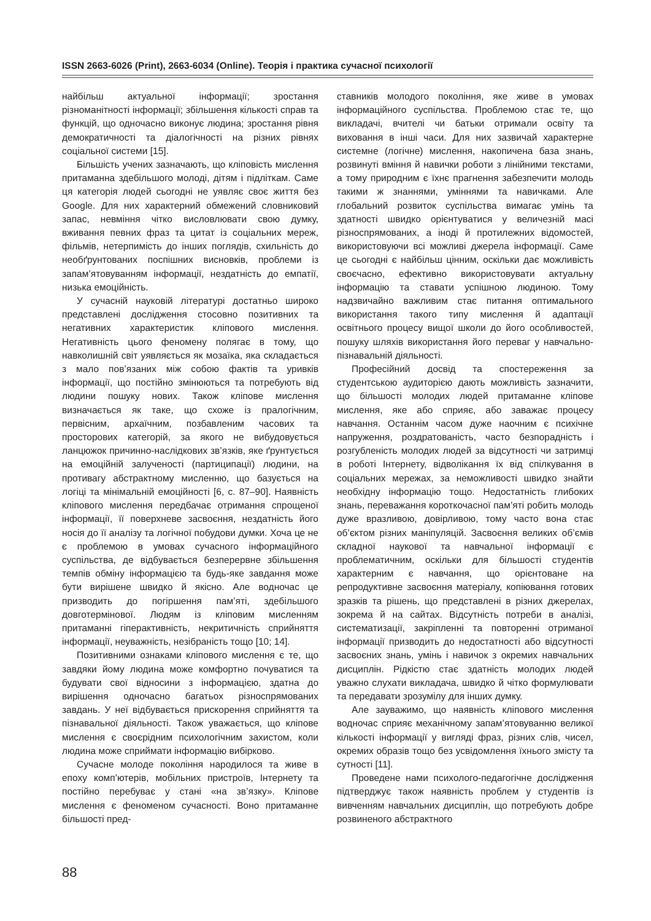ISSN 2663-6026 (Print), 2663-6034 (Online). Теорія і практика сучасної психології
найбільш актуальної інформації; зростання різноманітності інформації; збільшення кількості справ та функцій, що одночасно виконує людина; зростання рівня демократичності та діалогічності на різних рівнях соціальної системи [15].
Більшість учених зазначають, що кліповість мислення притаманна здебільшого молоді, дітям і підліткам. Саме ця категорія людей сьогодні не уявляє своє життя без Google. Для них характерний обмежений словниковий запас, невміння чітко висловлювати свою думку, вживання певних фраз та цитат із соціальних мереж, фільмів, нетерпимість до інших поглядів, схильність до необґрунтованих поспішних висновків, проблеми із запам’ятовуванням інформації, нездатність до емпатії, низька емоційність.
У сучасній науковій літературі достатньо широко представлені дослідження стосовно позитивних та негативних характеристик кліпового мислення. Негативність цього феномену полягає в тому, що навколишній світ уявляється як мозаїка, яка складається з мало пов’язаних між собою фактів та уривків інформації, що постійно змінюються та потребують від людини пошуку нових. Також кліпове мислення визначається як таке, що схоже із пралогічним, первісним, архаїчним, позбавленим часових та просторових категорій, за якого не вибудовується ланцюжок причинно-наслідкових зв’язків, яке ґрунтується на емоційній залученості (партиципації) людини, на противагу абстрактному мисленню, що базується на логіці та мінімальній емоційності [6, с. 87–90]. Наявність кліпового мислення передбачає отримання спрощеної інформації, її поверхневе засвоєння, нездатність його носія до її аналізу та логічної побудови думки. Хоча це не є проблемою в умовах сучасного інформаційного суспільства, де відбувається безперервне збільшення темпів обміну інформацією та будь-яке завдання може бути вирішене швидко й якісно. Але водночас це призводить до погіршення пам’яті, здебільшого довготермінової. Людям із кліповим мисленням притаманні гіперактивність, некритичність сприйняття інформації, неуважність, незібраність тощо [10; 14].
Позитивними ознаками кліпового мислення є те, що завдяки йому людина може комфортно почуватися та будувати свої відносини з інформацією, здатна до вирішення одночасно багатьох різноспрямованих завдань. У неї відбувається прискорення сприйняття та пізнавальної діяльності. Також уважається, що кліпове мислення є своєрідним психологічним захистом, коли людина може сприймати інформацію вибірково.
Сучасне молоде покоління народилося та живе в епоху комп’ютерів, мобільних пристроїв, Інтернету та постійно перебуває у стані «на зв’язку». Кліпове мислення є феноменом сучасності. Воно притаманне більшості пред-
ставників молодого покоління, яке живе в умовах інформаційного суспільства. Проблемою стає те, що викладачі, вчителі чи батьки отримали освіту та виховання в інші часи. Для них зазвичай характерне системне (логічне) мислення, накопичена база знань, розвинуті вміння й навички роботи з лінійними текстами, а тому природним є їхнє прагнення забезпечити молодь такими ж знаннями, уміннями та навичками. Але глобальний розвиток суспільства вимагає умінь та здатності швидко орієнтуватися у величезній масі різноспрямованих, а іноді й протилежних відомостей, використовуючи всі можливі джерела інформації. Саме це сьогодні є найбільш цінним, оскільки дає можливість своєчасно, ефективно використовувати актуальну інформацію та ставати успішною людиною. Тому надзвичайно важливим стає питання оптимального використання такого типу мислення й адаптації освітнього процесу вищої школи до його особливостей, пошуку шляхів використання його переваг у навчально-пізнавальній діяльності.
Професійний досвід та спостереження за студентською аудиторією дають можливість зазначити, що більшості молодих людей притаманне кліпове мислення, яке або сприяє, або заважає процесу навчання. Останнім часом дуже наочним є психічне напруження, роздратованість, часто безпорадність і розгубленість молодих людей за відсутності чи затримці в роботі Інтернету, відволікання їх від спілкування в соціальних мережах, за неможливості швидко знайти необхідну інформацію тощо. Недостатність глибоких знань, переважання короткочасної пам’яті робить молодь дуже вразливою, довірливою, тому часто вона стає об’єктом різних маніпуляцій. Засвоєння великих об’ємів складної наукової та навчальної інформації є проблематичним, оскільки для більшості студентів характерним є навчання, що орієнтоване на репродуктивне засвоєння матеріалу, копіювання готових зразків та рішень, що представлені в різних джерелах, зокрема й на сайтах. Відсутність потреби в аналізі, систематизації, закріпленні та повторенні отриманої інформації призводить до недостатності або відсутності засвоєних знань, умінь і навичок з окремих навчальних дисциплін. Рідкістю стає здатність молодих людей уважно слухати викладача, швидко й чітко формулювати та передавати зрозумілу для інших думку.
Але зауважимо, що наявність кліпового мислення водночас сприяє механічному запам’ятовуванню великої кількості інформації у вигляді фраз, різних слів, чисел, окремих образів тощо без усвідомлення їхнього змісту та сутності [11].
Проведене нами психолого-педагогічне дослідження підтверджує також наявність проблем у студентів із вивченням навчальних дисциплін, що потребують добре розвиненого абстрактного
88